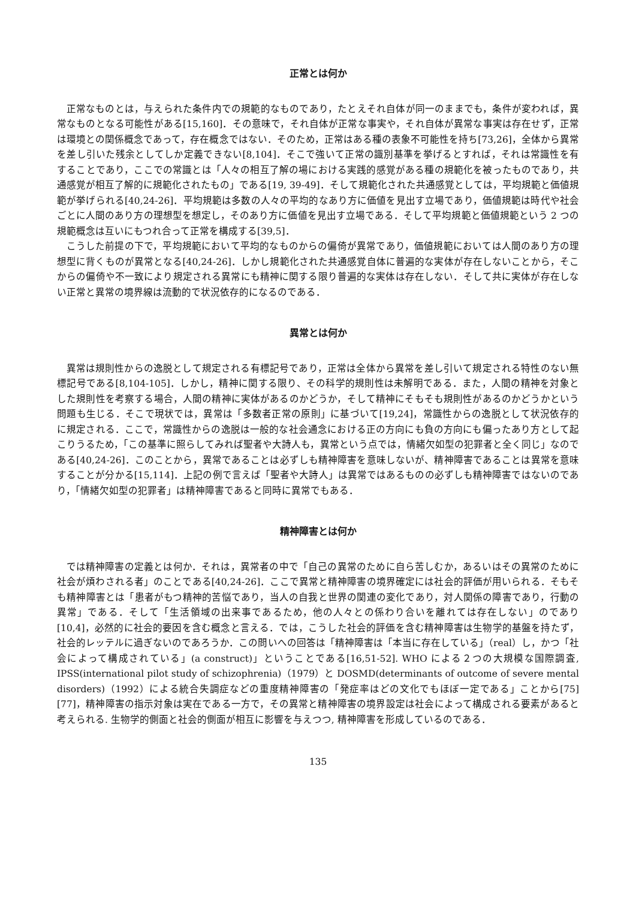正常とは何か
正常なものとは，与えられた条件内での規範的なものであり，たとえそれ自体が同一のままでも，条件が変われば，異常なものとなる可能性がある[15,160]．その意味で，それ自体が正常な事実や，それ自体が異常な事実は存在せず，正常は環境との関係概念であって，存在概念ではない．そのため，正常はある種の表象不可能性を持ち[73,26]，全体から異常を差し引いた残余としてしか定義できない[8,104]．そこで強いて正常の識別基準を挙げるとすれば，それは常識性を有することであり，ここでの常識とは「人々の相互了解の場における実践的感覚がある種の規範化を被ったものであり，共通感覚が相互了解的に規範化されたもの」である[19, 39-49]．そして規範化された共通感覚としては，平均規範と価値規範が挙げられる[40,24-26]．平均規範は多数の人々の平均的なあり方に価値を見出す立場であり，価値規範は時代や社会ごとに人間のあり方の理想型を想定し，そのあり方に価値を見出す立場である．そして平均規範と価値規範という 2 つの規範概念は互いにもつれ合って正常を構成する[39,5]．
こうした前提の下で，平均規範において平均的なものからの偏倚が異常であり，価値規範においては人間のあり方の理想型に背くものが異常となる[40,24-26]．しかし規範化された共通感覚自体に普遍的な実体が存在しないことから，そこからの偏倚や不一致により規定される異常にも精神に関する限り普遍的な実体は存在しない．そして共に実体が存在しない正常と異常の境界線は流動的で状況依存的になるのである．
異常とは何か
異常は規則性からの逸脱として規定される有標記号であり，正常は全体から異常を差し引いて規定される特性のない無標記号である[8,104-105]．しかし，精神に関する限り、その科学的規則性は未解明である．また，人間の精神を対象とした規則性を考察する場合，人間の精神に実体があるのかどうか，そして精神にそもそも規則性があるのかどうかという問題も生じる．そこで現状では，異常は「多数者正常の原則」に基づいて[19,24]，常識性からの逸脱として状況依存的に規定される．ここで，常識性からの逸脱は一般的な社会通念における正の方向にも負の方向にも偏ったあり方として起こりうるため，「この基準に照らしてみれば聖者や大詩人も，異常という点では，情緒欠如型の犯罪者と全く同じ」なのである[40,24-26]．このことから，異常であることは必ずしも精神障害を意味しないが、精神障害であることは異常を意味することが分かる[15,114]．上記の例で言えば「聖者や大詩人」は異常ではあるものの必ずしも精神障害ではないのであり，「情緒欠如型の犯罪者」は精神障害であると同時に異常でもある．
精神障害とは何か
では精神障害の定義とは何か．それは，異常者の中で「自己の異常のために自ら苦しむか，あるいはその異常のために社会が煩わされる者」のことである[40,24-26]．ここで異常と精神障害の境界確定には社会的評価が用いられる．そもそも精神障害とは「患者がもつ精神的苦悩であり，当人の自我と世界の関連の変化であり，対人関係の障害であり，行動の異常」である．そして「生活領域の出来事であるため，他の人々との係わり合いを離れては存在しない」のであり[10,4]，必然的に社会的要因を含む概念と言える．では，こうした社会的評価を含む精神障害は生物学的基盤を持たず，社会的レッテルに過ぎないのであろうか．この問いへの回答は「精神障害は「本当に存在している」（real）し，かつ「社会によって構成されている」(a construct)」ということである[16,51-52]. WHO による２つの大規模な国際調査, IPSS(international pilot study of schizophrenia)（1979）と DOSMD(determinants of outcome of severe mental disorders)（1992）による統合失調症などの重度精神障害の「発症率はどの文化でもほぼ一定である」ことから[75][77]，精神障害の指示対象は実在である一方で，その異常と精神障害の境界設定は社会によって構成される要素があると考えられる. 生物学的側面と社会的側面が相互に影響を与えつつ, 精神障害を形成しているのである．
135